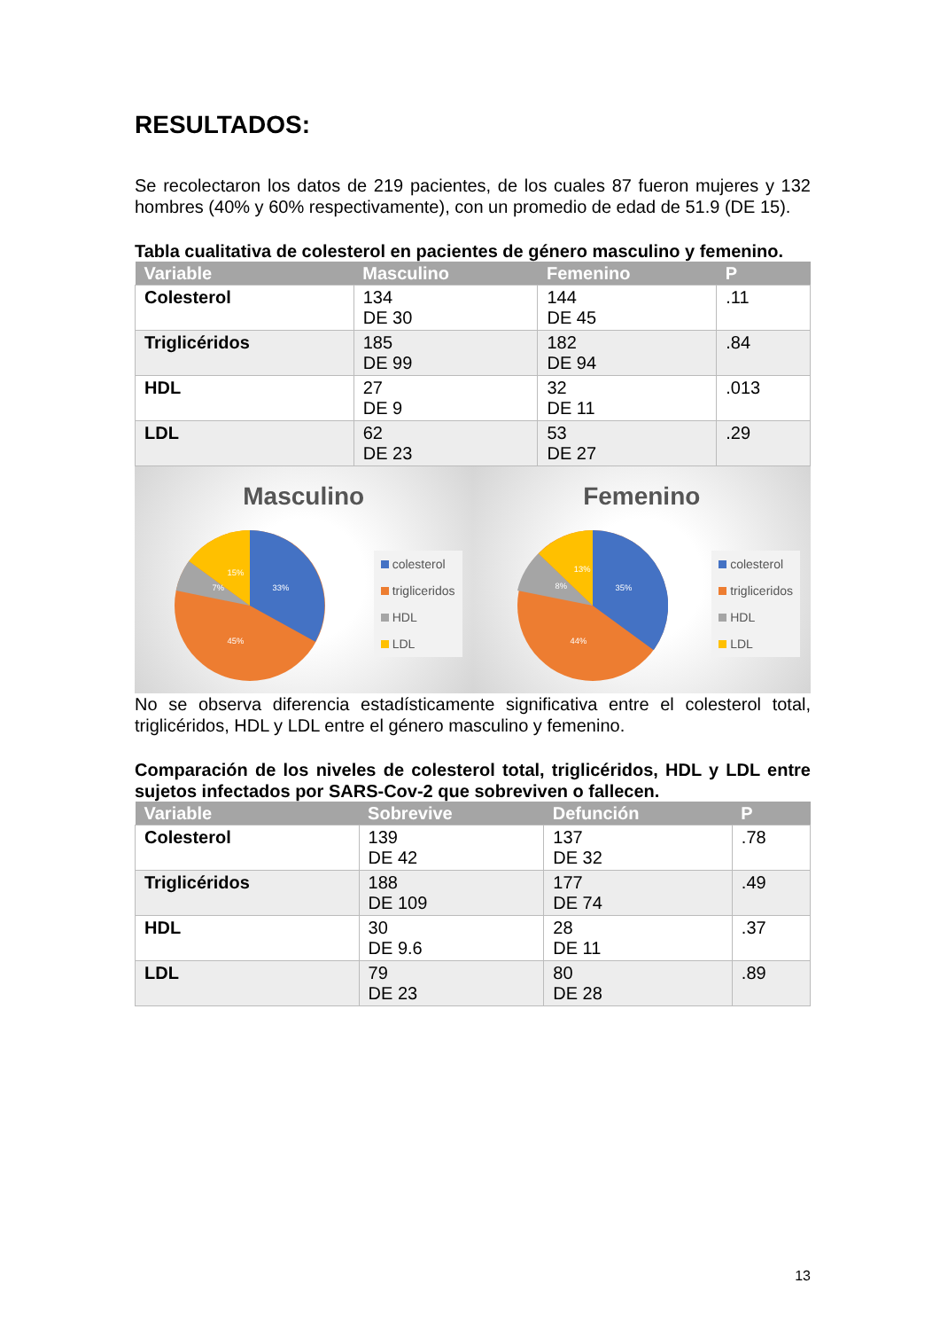RESULTADOS:
Se recolectaron los datos de 219 pacientes, de los cuales 87 fueron mujeres y 132 hombres (40% y 60% respectivamente), con un promedio de edad de 51.9 (DE 15).
Tabla cualitativa de colesterol en pacientes de género masculino y femenino.
| Variable | Masculino | Femenino | P |
| --- | --- | --- | --- |
| Colesterol | 134 DE 30 | 144 DE 45 | .11 |
| Triglicéridos | 185 DE 99 | 182 DE 94 | .84 |
| HDL | 27 DE 9 | 32 DE 11 | .013 |
| LDL | 62 DE 23 | 53 DE 27 | .29 |
Masculino
33%
45%
7%
15%
colesterol
trigliceridos
HDL
LDL
Femenino
35%
44%
8%
13%
colesterol
trigliceridos
HDL
LDL
No se observa diferencia estadísticamente significativa entre el colesterol total, triglicéridos, HDL y LDL entre el género masculino y femenino.
Comparación de los niveles de colesterol total, triglicéridos, HDL y LDL entre sujetos infectados por SARS-Cov-2 que sobreviven o fallecen.
| Variable | Sobrevive | Defunción | P |
| --- | --- | --- | --- |
| Colesterol | 139 DE 42 | 137 DE 32 | .78 |
| Triglicéridos | 188 DE 109 | 177 DE 74 | .49 |
| HDL | 30 DE 9.6 | 28 DE 11 | .37 |
| LDL | 79 DE 23 | 80 DE 28 | .89 |
13